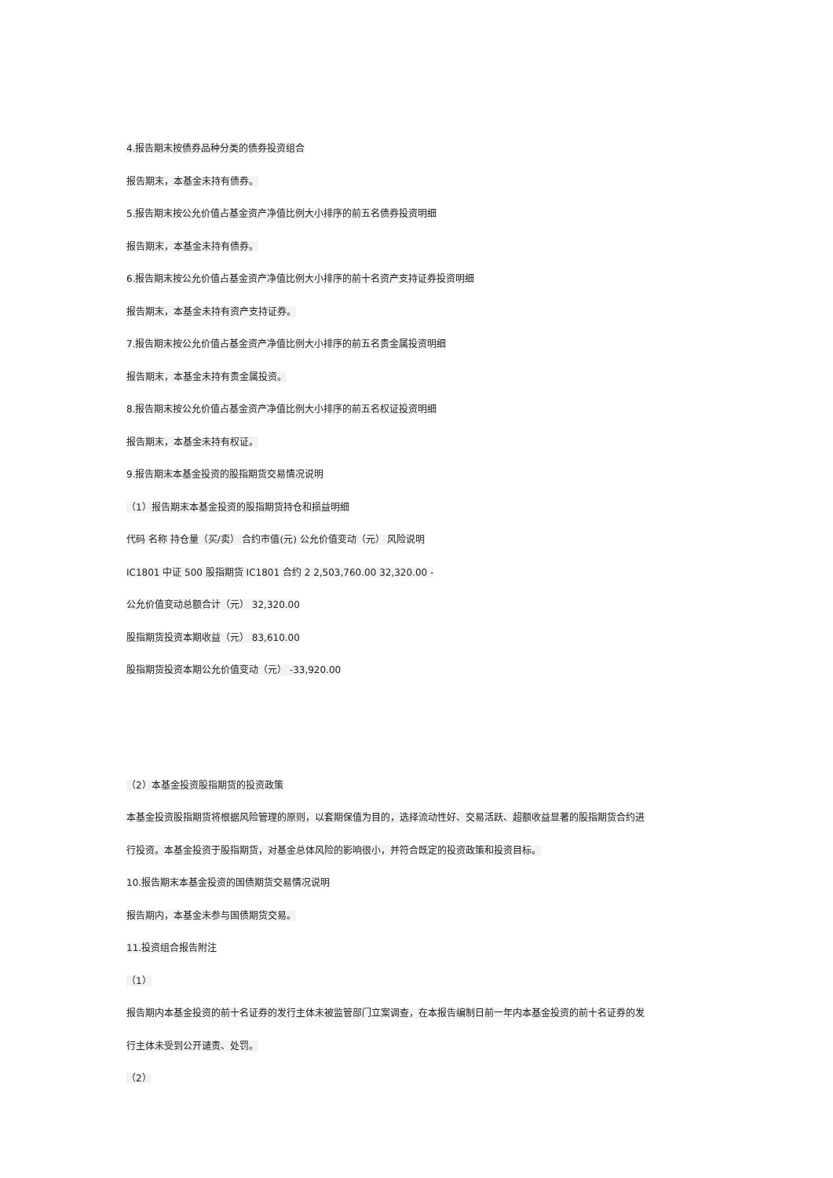4.报告期末按债券品种分类的债券投资组合
报告期末，本基金未持有债券。
5.报告期末按公允价值占基金资产净值比例大小排序的前五名债券投资明细
报告期末，本基金未持有债券。
6.报告期末按公允价值占基金资产净值比例大小排序的前十名资产支持证券投资明细
报告期末，本基金未持有资产支持证券。
7.报告期末按公允价值占基金资产净值比例大小排序的前五名贵金属投资明细
报告期末，本基金未持有贵金属投资。
8.报告期末按公允价值占基金资产净值比例大小排序的前五名权证投资明细
报告期末，本基金未持有权证。
9.报告期末本基金投资的股指期货交易情况说明
（1）报告期末本基金投资的股指期货持仓和损益明细
代码 名称 持仓量（买/卖） 合约市值(元) 公允价值变动（元） 风险说明
IC1801 中证 500 股指期货 IC1801 合约 2 2,503,760.00 32,320.00 -
公允价值变动总额合计（元） 32,320.00
股指期货投资本期收益（元） 83,610.00
股指期货投资本期公允价值变动（元） -33,920.00
（2）本基金投资股指期货的投资政策
本基金投资股指期货将根据风险管理的原则，以套期保值为目的，选择流动性好、交易活跃、超额收益显著的股指期货合约进
行投资。本基金投资于股指期货，对基金总体风险的影响很小，并符合既定的投资政策和投资目标。
10.报告期末本基金投资的国债期货交易情况说明
报告期内，本基金未参与国债期货交易。
11.投资组合报告附注
（1）
报告期内本基金投资的前十名证券的发行主体未被监管部门立案调查，在本报告编制日前一年内本基金投资的前十名证券的发
行主体未受到公开谴责、处罚。
（2）